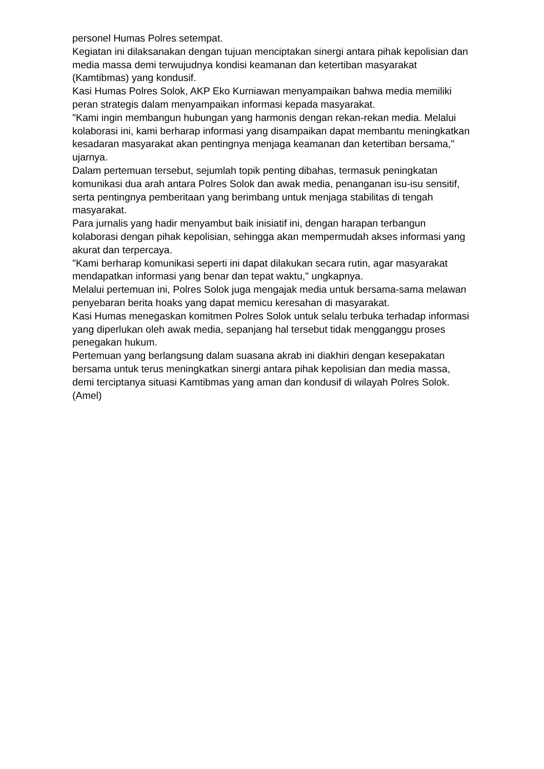personel Humas Polres setempat.
Kegiatan ini dilaksanakan dengan tujuan menciptakan sinergi antara pihak kepolisian dan media massa demi terwujudnya kondisi keamanan dan ketertiban masyarakat (Kamtibmas) yang kondusif.
Kasi Humas Polres Solok, AKP Eko Kurniawan menyampaikan bahwa media memiliki peran strategis dalam menyampaikan informasi kepada masyarakat.
"Kami ingin membangun hubungan yang harmonis dengan rekan-rekan media. Melalui kolaborasi ini, kami berharap informasi yang disampaikan dapat membantu meningkatkan kesadaran masyarakat akan pentingnya menjaga keamanan dan ketertiban bersama," ujarnya.
Dalam pertemuan tersebut, sejumlah topik penting dibahas, termasuk peningkatan komunikasi dua arah antara Polres Solok dan awak media, penanganan isu-isu sensitif, serta pentingnya pemberitaan yang berimbang untuk menjaga stabilitas di tengah masyarakat.
Para jurnalis yang hadir menyambut baik inisiatif ini, dengan harapan terbangun kolaborasi dengan pihak kepolisian, sehingga akan mempermudah akses informasi yang akurat dan terpercaya.
"Kami berharap komunikasi seperti ini dapat dilakukan secara rutin, agar masyarakat mendapatkan informasi yang benar dan tepat waktu," ungkapnya.
Melalui pertemuan ini, Polres Solok juga mengajak media untuk bersama-sama melawan penyebaran berita hoaks yang dapat memicu keresahan di masyarakat.
Kasi Humas menegaskan komitmen Polres Solok untuk selalu terbuka terhadap informasi yang diperlukan oleh awak media, sepanjang hal tersebut tidak mengganggu proses penegakan hukum.
Pertemuan yang berlangsung dalam suasana akrab ini diakhiri dengan kesepakatan bersama untuk terus meningkatkan sinergi antara pihak kepolisian dan media massa, demi terciptanya situasi Kamtibmas yang aman dan kondusif di wilayah Polres Solok. (Amel)